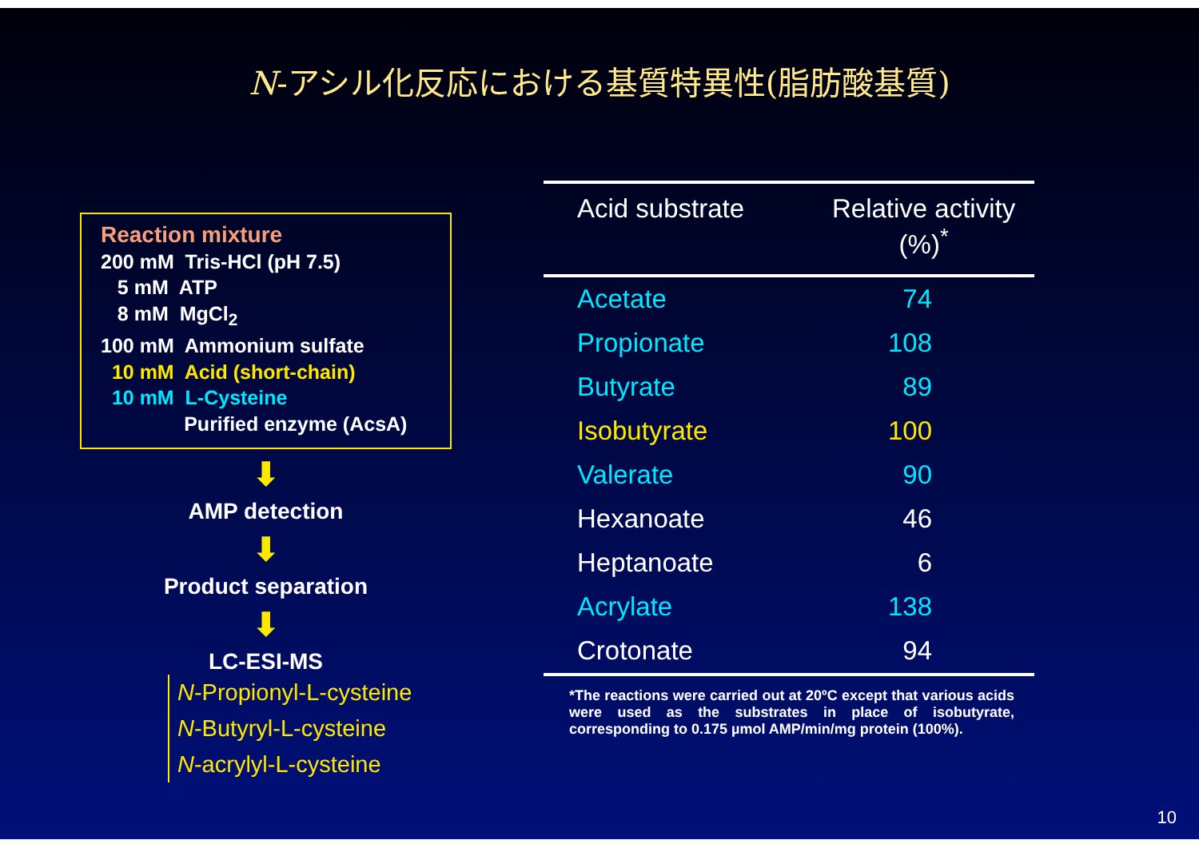N-アシル化反応における基質特異性(脂肪酸基質)
Reaction mixture
200 mM Tris-HCl (pH 7.5)
5 mM ATP
8 mM MgCl<sub>2</sub>
100 mM Ammonium sulfate
10 mM Acid (short-chain)
10 mM L-Cysteine
Purified enzyme (AcsA)
⬇
AMP detection
⬇
Product separation
⬇
LC-ESI-MS
N-Propionyl-L-cysteine
N-Butyryl-L-cysteine
N-acrylyl-L-cysteine
| Acid substrate | Relative activity (%)<sup>*</sup> |
| --- | --- |
| Acetate | 74 |
| Propionate | 108 |
| Butyrate | 89 |
| Isobutyrate | 100 |
| Valerate | 90 |
| Hexanoate | 46 |
| Heptanoate | 6 |
| Acrylate | 138 |
| Crotonate | 94 |
*The reactions were carried out at 20ºC except that various acids were used as the substrates in place of isobutyrate, corresponding to 0.175 µmol AMP/min/mg protein (100%).
10